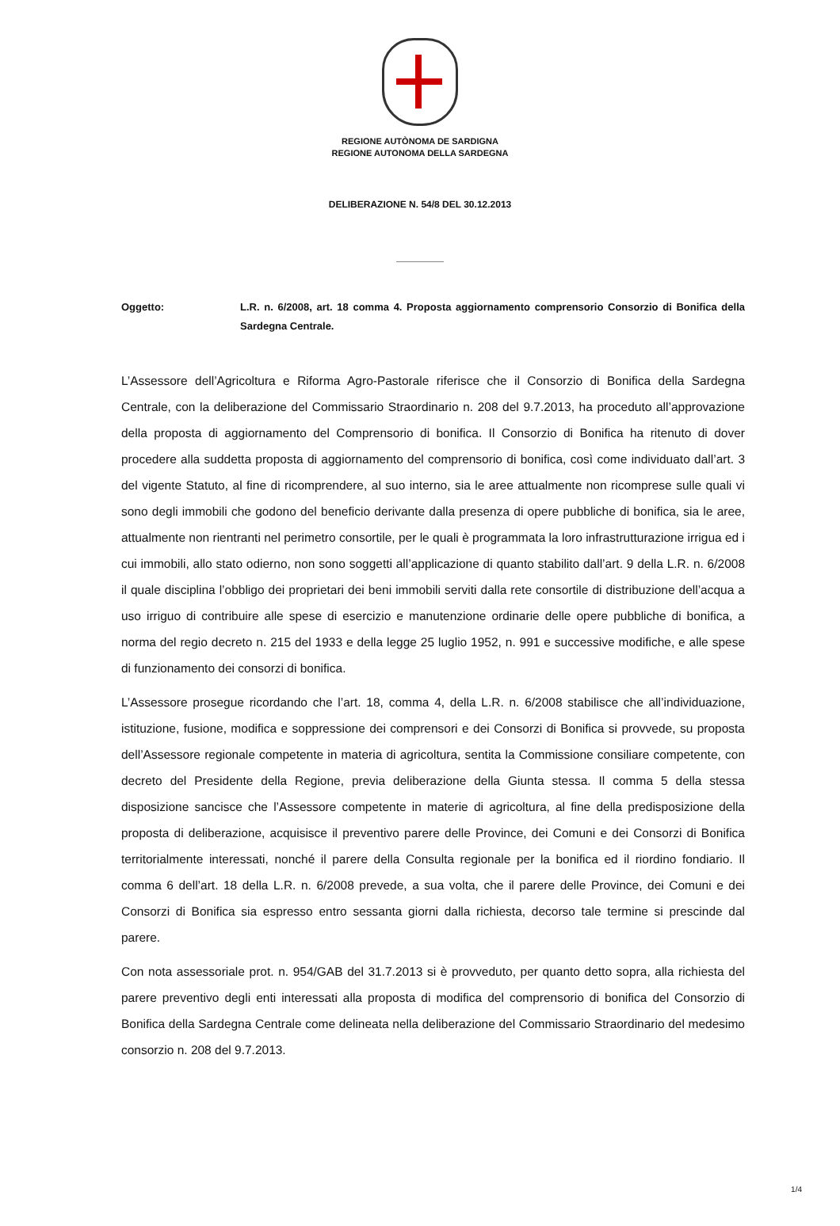REGIONE AUTÒNOMA DE SARDIGNA
REGIONE AUTONOMA DELLA SARDEGNA
DELIBERAZIONE N. 54/8 DEL 30.12.2013
Oggetto: L.R. n. 6/2008, art. 18 comma 4. Proposta aggiornamento comprensorio Consorzio di Bonifica della Sardegna Centrale.
L’Assessore dell’Agricoltura e Riforma Agro-Pastorale riferisce che il Consorzio di Bonifica della Sardegna Centrale, con la deliberazione del Commissario Straordinario n. 208 del 9.7.2013, ha proceduto all’approvazione della proposta di aggiornamento del Comprensorio di bonifica. Il Consorzio di Bonifica ha ritenuto di dover procedere alla suddetta proposta di aggiornamento del comprensorio di bonifica, così come individuato dall’art. 3 del vigente Statuto, al fine di ricomprendere, al suo interno, sia le aree attualmente non ricomprese sulle quali vi sono degli immobili che godono del beneficio derivante dalla presenza di opere pubbliche di bonifica, sia le aree, attualmente non rientranti nel perimetro consortile, per le quali è programmata la loro infrastrutturazione irrigua ed i cui immobili, allo stato odierno, non sono soggetti all’applicazione di quanto stabilito dall’art. 9 della L.R. n. 6/2008 il quale disciplina l’obbligo dei proprietari dei beni immobili serviti dalla rete consortile di distribuzione dell’acqua a uso irriguo di contribuire alle spese di esercizio e manutenzione ordinarie delle opere pubbliche di bonifica, a norma del regio decreto n. 215 del 1933 e della legge 25 luglio 1952, n. 991 e successive modifiche, e alle spese di funzionamento dei consorzi di bonifica.
L’Assessore prosegue ricordando che l’art. 18, comma 4, della L.R. n. 6/2008 stabilisce che all’individuazione, istituzione, fusione, modifica e soppressione dei comprensori e dei Consorzi di Bonifica si provvede, su proposta dell’Assessore regionale competente in materia di agricoltura, sentita la Commissione consiliare competente, con decreto del Presidente della Regione, previa deliberazione della Giunta stessa. Il comma 5 della stessa disposizione sancisce che l’Assessore competente in materie di agricoltura, al fine della predisposizione della proposta di deliberazione, acquisisce il preventivo parere delle Province, dei Comuni e dei Consorzi di Bonifica territorialmente interessati, nonché il parere della Consulta regionale per la bonifica ed il riordino fondiario. Il comma 6 dell’art. 18 della L.R. n. 6/2008 prevede, a sua volta, che il parere delle Province, dei Comuni e dei Consorzi di Bonifica sia espresso entro sessanta giorni dalla richiesta, decorso tale termine si prescinde dal parere.
Con nota assessoriale prot. n. 954/GAB del 31.7.2013 si è provveduto, per quanto detto sopra, alla richiesta del parere preventivo degli enti interessati alla proposta di modifica del comprensorio di bonifica del Consorzio di Bonifica della Sardegna Centrale come delineata nella deliberazione del Commissario Straordinario del medesimo consorzio n. 208 del 9.7.2013.
1/4